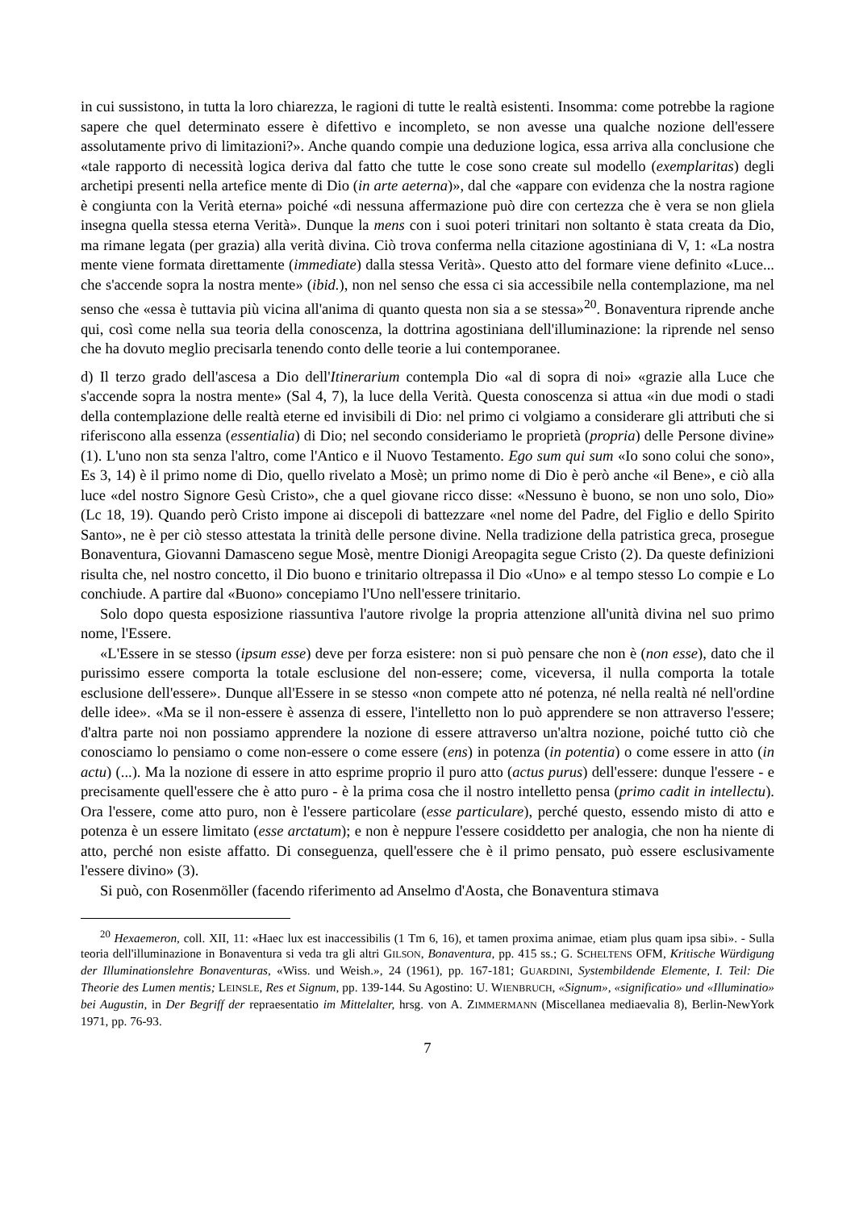in cui sussistono, in tutta la loro chiarezza, le ragioni di tutte le realtà esistenti. Insomma: come potrebbe la ragione sapere che quel determinato essere è difettivo e incompleto, se non avesse una qualche nozione dell'essere assolutamente privo di limitazioni?». Anche quando compie una deduzione logica, essa arriva alla conclusione che «tale rapporto di necessità logica deriva dal fatto che tutte le cose sono create sul modello (exemplaritas) degli archetipi presenti nella artefice mente di Dio (in arte aeterna)», dal che «appare con evidenza che la nostra ragione è congiunta con la Verità eterna» poiché «di nessuna affermazione può dire con certezza che è vera se non gliela insegna quella stessa eterna Verità». Dunque la mens con i suoi poteri trinitari non soltanto è stata creata da Dio, ma rimane legata (per grazia) alla verità divina. Ciò trova conferma nella citazione agostiniana di V, 1: «La nostra mente viene formata direttamente (immediate) dalla stessa Verità». Questo atto del formare viene definito «Luce... che s'accende sopra la nostra mente» (ibid.), non nel senso che essa ci sia accessibile nella contemplazione, ma nel senso che «essa è tuttavia più vicina all'anima di quanto questa non sia a se stessa»<sup>20</sup>. Bonaventura riprende anche qui, così come nella sua teoria della conoscenza, la dottrina agostiniana dell'illuminazione: la riprende nel senso che ha dovuto meglio precisarla tenendo conto delle teorie a lui contemporanee.
d) Il terzo grado dell'ascesa a Dio dell'Itinerarium contempla Dio «al di sopra di noi» «grazie alla Luce che s'accende sopra la nostra mente» (Sal 4, 7), la luce della Verità. Questa conoscenza si attua «in due modi o stadi della contemplazione delle realtà eterne ed invisibili di Dio: nel primo ci volgiamo a considerare gli attributi che si riferiscono alla essenza (essentialia) di Dio; nel secondo consideriamo le proprietà (propria) delle Persone divine» (1). L'uno non sta senza l'altro, come l'Antico e il Nuovo Testamento. Ego sum qui sum «Io sono colui che sono», Es 3, 14) è il primo nome di Dio, quello rivelato a Mosè; un primo nome di Dio è però anche «il Bene», e ciò alla luce «del nostro Signore Gesù Cristo», che a quel giovane ricco disse: «Nessuno è buono, se non uno solo, Dio» (Lc 18, 19). Quando però Cristo impone ai discepoli di battezzare «nel nome del Padre, del Figlio e dello Spirito Santo», ne è per ciò stesso attestata la trinità delle persone divine. Nella tradizione della patristica greca, prosegue Bonaventura, Giovanni Damasceno segue Mosè, mentre Dionigi Areopagita segue Cristo (2). Da queste definizioni risulta che, nel nostro concetto, il Dio buono e trinitario oltrepassa il Dio «Uno» e al tempo stesso Lo compie e Lo conchiude. A partire dal «Buono» concepiamo l'Uno nell'essere trinitario.
Solo dopo questa esposizione riassuntiva l'autore rivolge la propria attenzione all'unità divina nel suo primo nome, l'Essere.
«L'Essere in se stesso (ipsum esse) deve per forza esistere: non si può pensare che non è (non esse), dato che il purissimo essere comporta la totale esclusione del non-essere; come, viceversa, il nulla comporta la totale esclusione dell'essere». Dunque all'Essere in se stesso «non compete atto né potenza, né nella realtà né nell'ordine delle idee». «Ma se il non-essere è assenza di essere, l'intelletto non lo può apprendere se non attraverso l'essere; d'altra parte noi non possiamo apprendere la nozione di essere attraverso un'altra nozione, poiché tutto ciò che conosciamo lo pensiamo o come non-essere o come essere (ens) in potenza (in potentia) o come essere in atto (in actu) (...). Ma la nozione di essere in atto esprime proprio il puro atto (actus purus) dell'essere: dunque l'essere - e precisamente quell'essere che è atto puro - è la prima cosa che il nostro intelletto pensa (primo cadit in intellectu). Ora l'essere, come atto puro, non è l'essere particolare (esse particulare), perché questo, essendo misto di atto e potenza è un essere limitato (esse arctatum); e non è neppure l'essere cosiddetto per analogia, che non ha niente di atto, perché non esiste affatto. Di conseguenza, quell'essere che è il primo pensato, può essere esclusivamente l'essere divino» (3).
Si può, con Rosenmöller (facendo riferimento ad Anselmo d'Aosta, che Bonaventura stimava
<sup>20</sup> Hexaemeron, coll. XII, 11: «Haec lux est inaccessibilis (1 Tm 6, 16), et tamen proxima animae, etiam plus quam ipsa sibi». - Sulla teoria dell'illuminazione in Bonaventura si veda tra gli altri GILSON, Bonaventura, pp. 415 ss.; G. SCHELTENS OFM, Kritische Würdigung der Illuminationslehre Bonaventuras, «Wiss. und Weish.», 24 (1961), pp. 167-181; GUARDINI, Systembildende Elemente, I. Teil: Die Theorie des Lumen mentis; LEINSLE, Res et Signum, pp. 139-144. Su Agostino: U. WIENBRUCH, «Signum», «significatio» und «Illuminatio» bei Augustin, in Der Begriff der repraesentatio im Mittelalter, hrsg. von A. ZIMMERMANN (Miscellanea mediaevalia 8), Berlin-NewYork 1971, pp. 76-93.
7